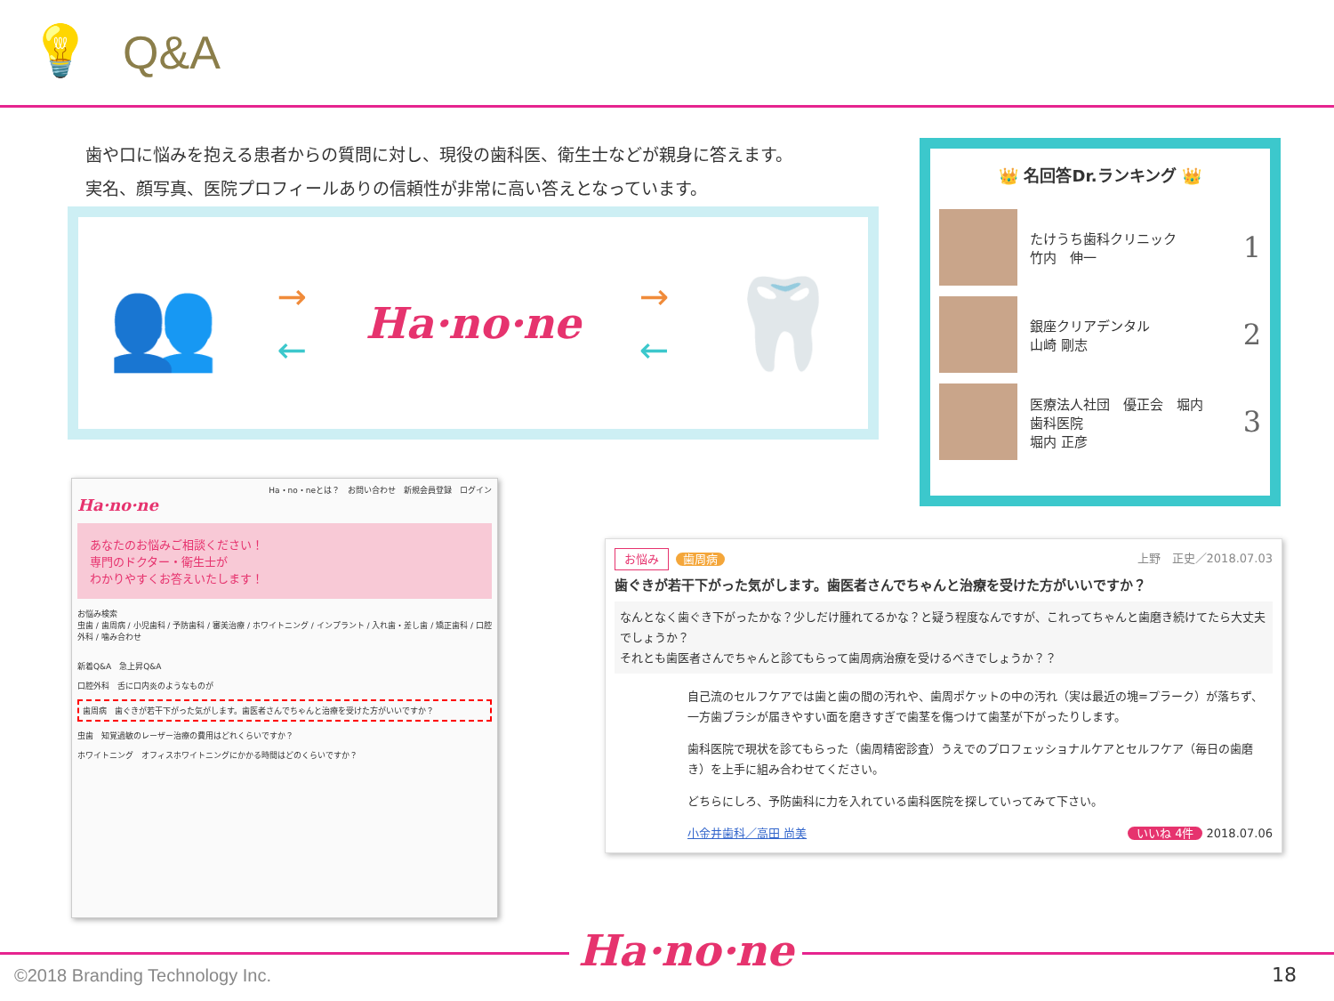💡
Q&A
歯や口に悩みを抱える患者からの質問に対し、現役の歯科医、衛生士などが親身に答えます。
実名、顔写真、医院プロフィールありの信頼性が非常に高い答えとなっています。
👥
→
←
Ha·no·ne
→
←
🦷
👑 名回答Dr.ランキング 👑
たけうち歯科クリニック
竹内　伸一
1
銀座クリアデンタル
山崎 剛志
2
医療法人社団　優正会　堀内
歯科医院
堀内 正彦
3
Ha・no・neとは？　お問い合わせ　新規会員登録　ログイン
Ha·no·ne
あなたのお悩みご相談ください！
専門のドクター・衛生士が
わかりやすくお答えいたします！
お悩み検索
虫歯 / 歯周病 / 小児歯科 / 予防歯科 / 審美治療 / ホワイトニング / インプラント / 入れ歯・差し歯 / 矯正歯科 / 口腔外科 / 噛み合わせ
新着Q&A　急上昇Q&A
口腔外科　舌に口内炎のようなものが
歯周病　歯ぐきが若干下がった気がします。歯医者さんでちゃんと治療を受けた方がいいですか？
虫歯　知覚過敏のレーザー治療の費用はどれくらいですか？
ホワイトニング　オフィスホワイトニングにかかる時間はどのくらいですか？
お悩み 歯周病 上野　正史／2018.07.03
歯ぐきが若干下がった気がします。歯医者さんでちゃんと治療を受けた方がいいですか？
なんとなく歯ぐき下がったかな？少しだけ腫れてるかな？と疑う程度なんですが、これってちゃんと歯磨き続けてたら大丈夫でしょうか？
それとも歯医者さんでちゃんと診てもらって歯周病治療を受けるべきでしょうか？？
自己流のセルフケアでは歯と歯の間の汚れや、歯周ポケットの中の汚れ（実は最近の塊=プラーク）が落ちず、一方歯ブラシが届きやすい面を磨きすぎで歯茎を傷つけて歯茎が下がったりします。
歯科医院で現状を診てもらった（歯周精密診査）うえでのプロフェッショナルケアとセルフケア（毎日の歯磨き）を上手に組み合わせてください。
どちらにしろ、予防歯科に力を入れている歯科医院を探していってみて下さい。
小金井歯科／高田 尚美 いいね 4件 2018.07.06
Ha·no·ne
©2018 Branding Technology Inc. 18